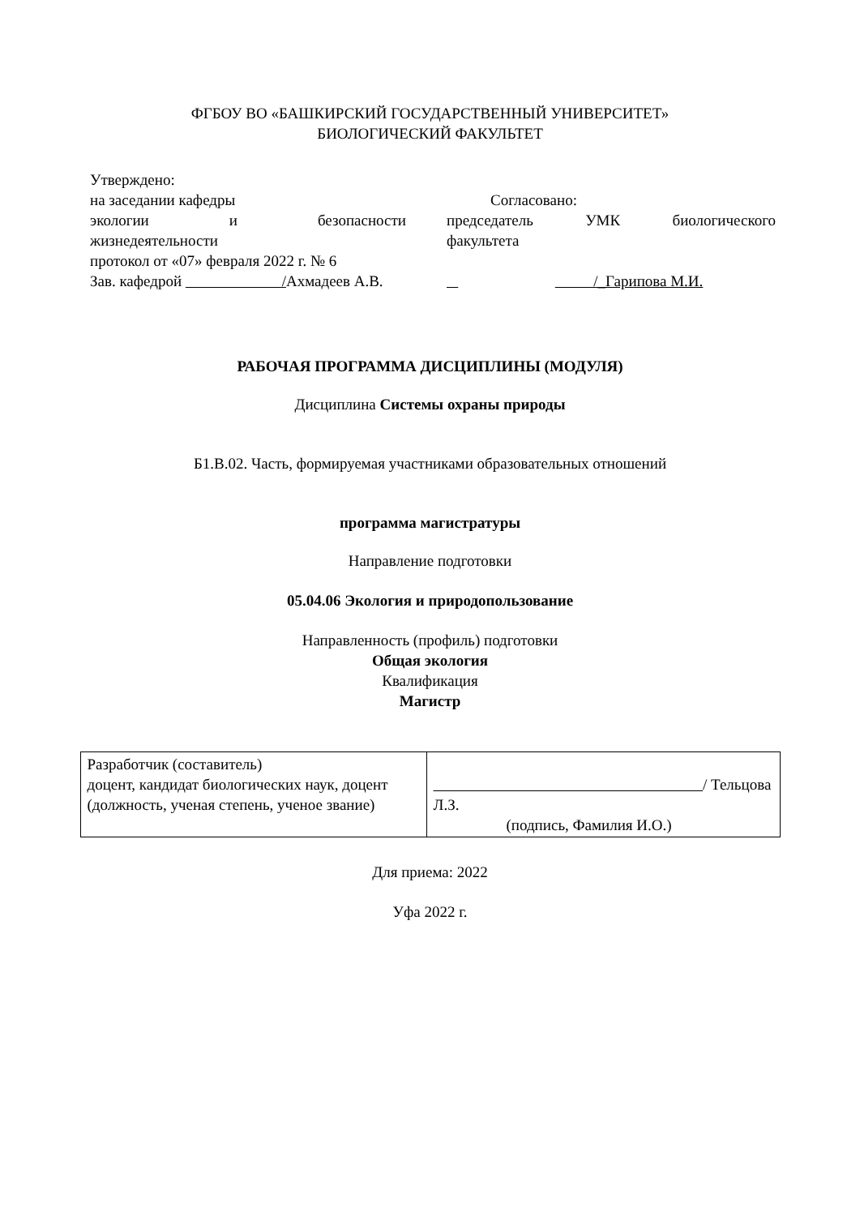ФГБОУ ВО «БАШКИРСКИЙ ГОСУДАРСТВЕННЫЙ УНИВЕРСИТЕТ»
БИОЛОГИЧЕСКИЙ ФАКУЛЬТЕТ
Утверждено:
на заседании кафедры
экологии и безопасности
жизнедеятельности
протокол от «07» февраля 2022 г. № 6
Зав. кафедрой /Ахмадеев А.В.
Согласовано:
председатель УМК биологического
факультета
/_Гарипова М.И.
РАБОЧАЯ ПРОГРАММА ДИСЦИПЛИНЫ (МОДУЛЯ)
Дисциплина Системы охраны природы
Б1.В.02. Часть, формируемая участниками образовательных отношений
программа магистратуры
Направление подготовки
05.04.06 Экология и природопользование
Направленность (профиль) подготовки
Общая экология
Квалификация
Магистр
| Разработчик (составитель) доцент, кандидат биологических наук, доцент (должность, ученая степень, ученое звание) | / Тельцова Л.З. (подпись, Фамилия И.О.) |
Для приема: 2022
Уфа 2022 г.